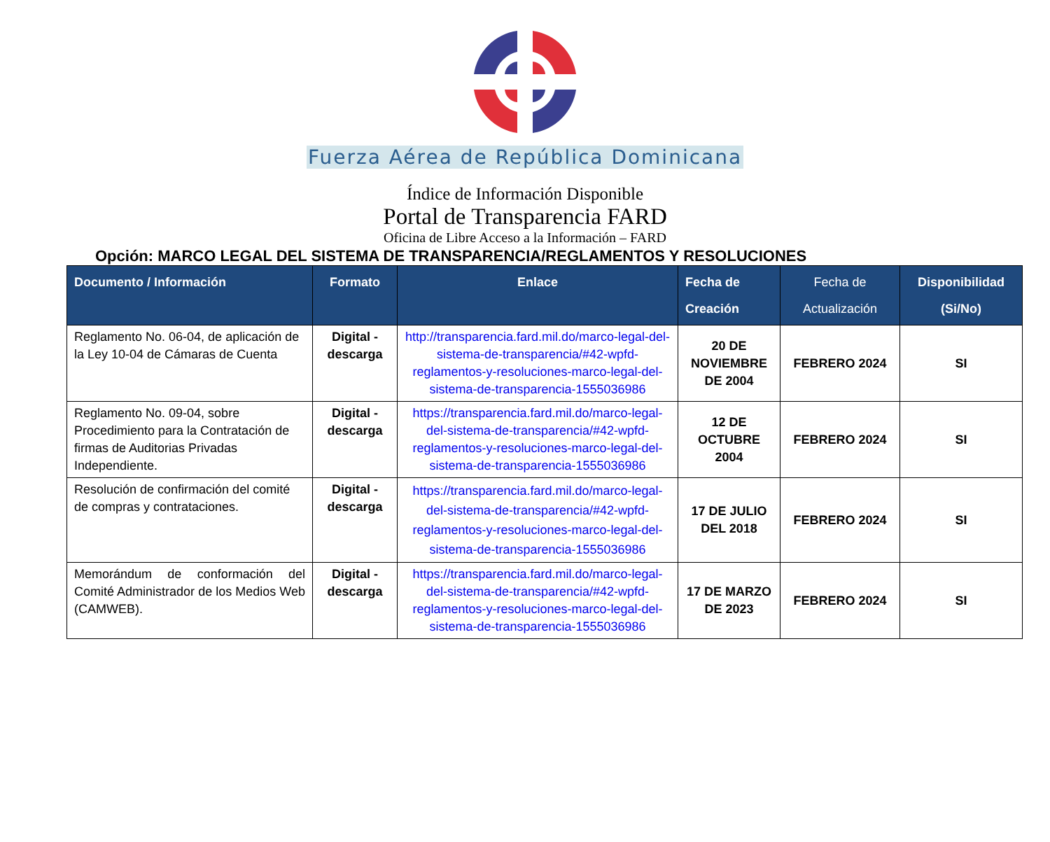Fuerza Aérea de República Dominicana
Índice de Información Disponible
Portal de Transparencia FARD
Oficina de Libre Acceso a la Información – FARD
Opción: MARCO LEGAL DEL SISTEMA DE TRANSPARENCIA/REGLAMENTOS Y RESOLUCIONES
| Documento / Información | Formato | Enlace | Fecha de Creación | Fecha de Actualización | Disponibilidad (Si/No) |
| --- | --- | --- | --- | --- | --- |
| Reglamento No. 06-04, de aplicación de la Ley 10-04 de Cámaras de Cuenta | Digital - descarga | http://transparencia.fard.mil.do/marco-legal-del-sistema-de-transparencia/#42-wpfd-reglamentos-y-resoluciones-marco-legal-del-sistema-de-transparencia-1555036986 | 20 DE NOVIEMBRE DE 2004 | FEBRERO 2024 | SI |
| Reglamento No. 09-04, sobre Procedimiento para la Contratación de firmas de Auditorias Privadas Independiente. | Digital - descarga | https://transparencia.fard.mil.do/marco-legal-del-sistema-de-transparencia/#42-wpfd-reglamentos-y-resoluciones-marco-legal-del-sistema-de-transparencia-1555036986 | 12 DE OCTUBRE 2004 | FEBRERO 2024 | SI |
| Resolución de confirmación del comité de compras y contrataciones. | Digital - descarga | https://transparencia.fard.mil.do/marco-legal-del-sistema-de-transparencia/#42-wpfd-reglamentos-y-resoluciones-marco-legal-del-sistema-de-transparencia-1555036986 | 17 DE JULIO DEL 2018 | FEBRERO 2024 | SI |
| Memorándum de conformación del Comité Administrador de los Medios Web (CAMWEB). | Digital - descarga | https://transparencia.fard.mil.do/marco-legal-del-sistema-de-transparencia/#42-wpfd-reglamentos-y-resoluciones-marco-legal-del-sistema-de-transparencia-1555036986 | 17 DE MARZO DE 2023 | FEBRERO 2024 | SI |